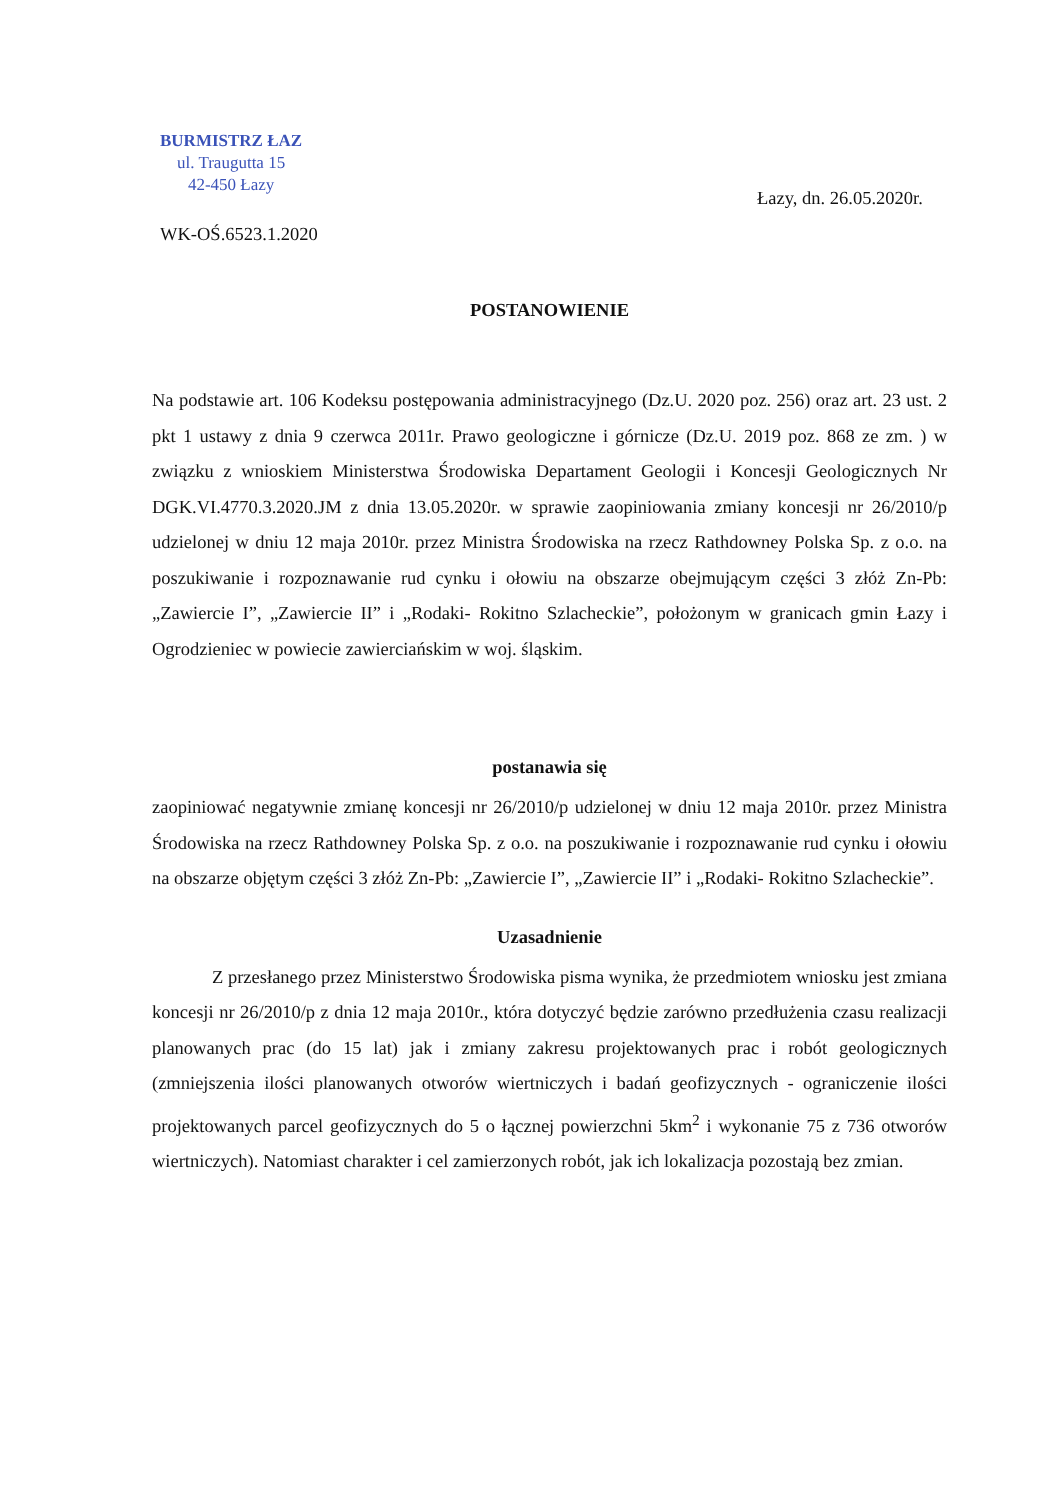BURMISTRZ ŁAZ
ul. Traugutta 15
42-450 Łazy
Łazy, dn. 26.05.2020r.
WK-OŚ.6523.1.2020
POSTANOWIENIE
Na podstawie art. 106 Kodeksu postępowania administracyjnego (Dz.U. 2020 poz. 256) oraz art. 23 ust. 2 pkt 1 ustawy z dnia 9 czerwca 2011r. Prawo geologiczne i górnicze (Dz.U. 2019 poz. 868 ze zm. ) w związku z wnioskiem Ministerstwa Środowiska Departament Geologii i Koncesji Geologicznych Nr DGK.VI.4770.3.2020.JM z dnia 13.05.2020r. w sprawie zaopiniowania zmiany koncesji nr 26/2010/p udzielonej w dniu 12 maja 2010r. przez Ministra Środowiska na rzecz Rathdowney Polska Sp. z o.o. na poszukiwanie i rozpoznawanie rud cynku i ołowiu na obszarze obejmującym części 3 złóż Zn-Pb: „Zawiercie I”, „Zawiercie II” i „Rodaki- Rokitno Szlacheckie”, położonym w granicach gmin Łazy i Ogrodzieniec w powiecie zawierciańskim w woj. śląskim.
postanawia się
zaopiniować negatywnie zmianę koncesji nr 26/2010/p udzielonej w dniu 12 maja 2010r. przez Ministra Środowiska na rzecz Rathdowney Polska Sp. z o.o. na poszukiwanie i rozpoznawanie rud cynku i ołowiu na obszarze objętym części 3 złóż Zn-Pb: „Zawiercie I”, „Zawiercie II” i „Rodaki- Rokitno Szlacheckie”.
Uzasadnienie
Z przesłanego przez Ministerstwo Środowiska pisma wynika, że przedmiotem wniosku jest zmiana koncesji nr 26/2010/p z dnia 12 maja 2010r., która dotyczyć będzie zarówno przedłużenia czasu realizacji planowanych prac (do 15 lat) jak i zmiany zakresu projektowanych prac i robót geologicznych (zmniejszenia ilości planowanych otworów wiertniczych i badań geofizycznych - ograniczenie ilości projektowanych parcel geofizycznych do 5 o łącznej powierzchni 5km<sup>2</sup> i wykonanie 75 z 736 otworów wiertniczych). Natomiast charakter i cel zamierzonych robót, jak ich lokalizacja pozostają bez zmian.